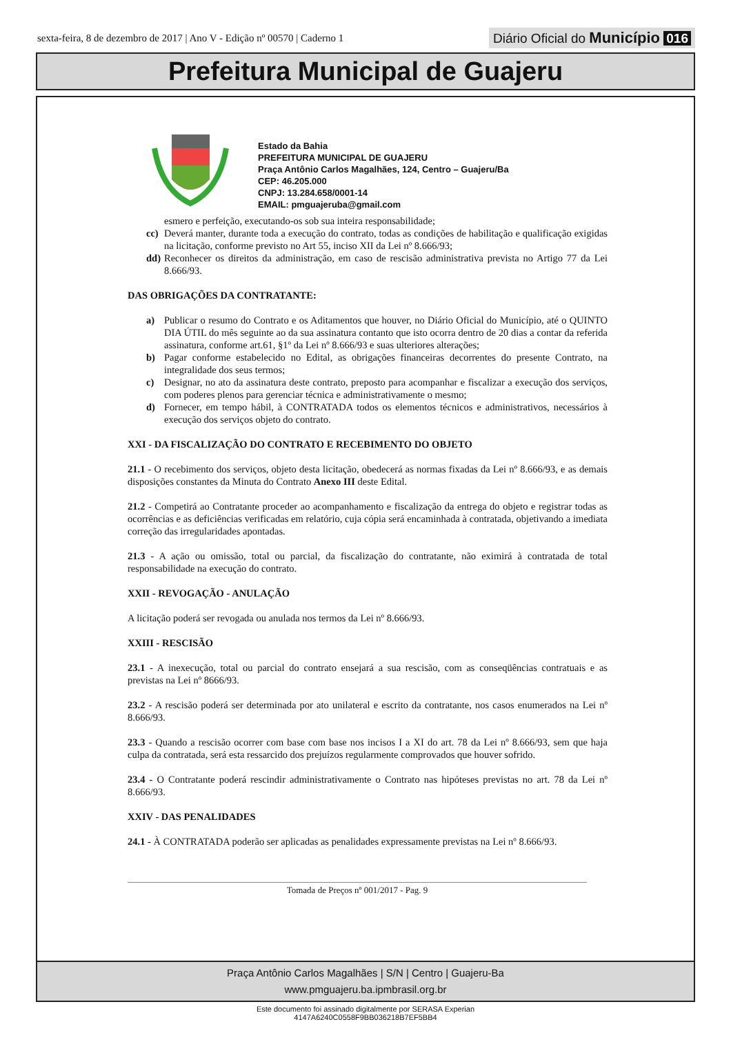sexta-feira, 8 de dezembro de 2017 | Ano V - Edição nº 00570 | Caderno 1 Diário Oficial do Município 016
Prefeitura Municipal de Guajeru
Estado da Bahia
PREFEITURA MUNICIPAL DE GUAJERU
Praça Antônio Carlos Magalhães, 124, Centro – Guajeru/Ba
CEP: 46.205.000
CNPJ: 13.284.658/0001-14
EMAIL: pmguajeruba@gmail.com
esmero e perfeição, executando-os sob sua inteira responsabilidade;
cc) Deverá manter, durante toda a execução do contrato, todas as condições de habilitação e qualificação exigidas na licitação, conforme previsto no Art 55, inciso XII da Lei nº 8.666/93;
dd) Reconhecer os direitos da administração, em caso de rescisão administrativa prevista no Artigo 77 da Lei 8.666/93.
DAS OBRIGAÇÕES DA CONTRATANTE:
a) Publicar o resumo do Contrato e os Aditamentos que houver, no Diário Oficial do Município, até o QUINTO DIA ÚTIL do mês seguinte ao da sua assinatura contanto que isto ocorra dentro de 20 dias a contar da referida assinatura, conforme art.61, §1º da Lei nº 8.666/93 e suas ulteriores alterações;
b) Pagar conforme estabelecido no Edital, as obrigações financeiras decorrentes do presente Contrato, na integralidade dos seus termos;
c) Designar, no ato da assinatura deste contrato, preposto para acompanhar e fiscalizar a execução dos serviços, com poderes plenos para gerenciar técnica e administrativamente o mesmo;
d) Fornecer, em tempo hábil, à CONTRATADA todos os elementos técnicos e administrativos, necessários à execução dos serviços objeto do contrato.
XXI - DA FISCALIZAÇÃO DO CONTRATO E RECEBIMENTO DO OBJETO
21.1 - O recebimento dos serviços, objeto desta licitação, obedecerá as normas fixadas da Lei nº 8.666/93, e as demais disposições constantes da Minuta do Contrato Anexo III deste Edital.
21.2 - Competirá ao Contratante proceder ao acompanhamento e fiscalização da entrega do objeto e registrar todas as ocorrências e as deficiências verificadas em relatório, cuja cópia será encaminhada à contratada, objetivando a imediata correção das irregularidades apontadas.
21.3 - A ação ou omissão, total ou parcial, da fiscalização do contratante, não eximirá à contratada de total responsabilidade na execução do contrato.
XXII - REVOGAÇÃO - ANULAÇÃO
A licitação poderá ser revogada ou anulada nos termos da Lei nº 8.666/93.
XXIII - RESCISÃO
23.1 - A inexecução, total ou parcial do contrato ensejará a sua rescisão, com as conseqüências contratuais e as previstas na Lei nº 8666/93.
23.2 - A rescisão poderá ser determinada por ato unilateral e escrito da contratante, nos casos enumerados na Lei nº 8.666/93.
23.3 - Quando a rescisão ocorrer com base com base nos incisos I a XI do art. 78 da Lei nº 8.666/93, sem que haja culpa da contratada, será esta ressarcido dos prejuízos regularmente comprovados que houver sofrido.
23.4 - O Contratante poderá rescindir administrativamente o Contrato nas hipóteses previstas no art. 78 da Lei nº 8.666/93.
XXIV - DAS PENALIDADES
24.1 - À CONTRATADA poderão ser aplicadas as penalidades expressamente previstas na Lei nº 8.666/93.
Tomada de Preços nº 001/2017 - Pag. 9
Praça Antônio Carlos Magalhães | S/N | Centro | Guajeru-Ba
www.pmguajeru.ba.ipmbrasil.org.br
Este documento foi assinado digitalmente por SERASA Experian
4147A6240C0558F9BB036218B7EF5BB4